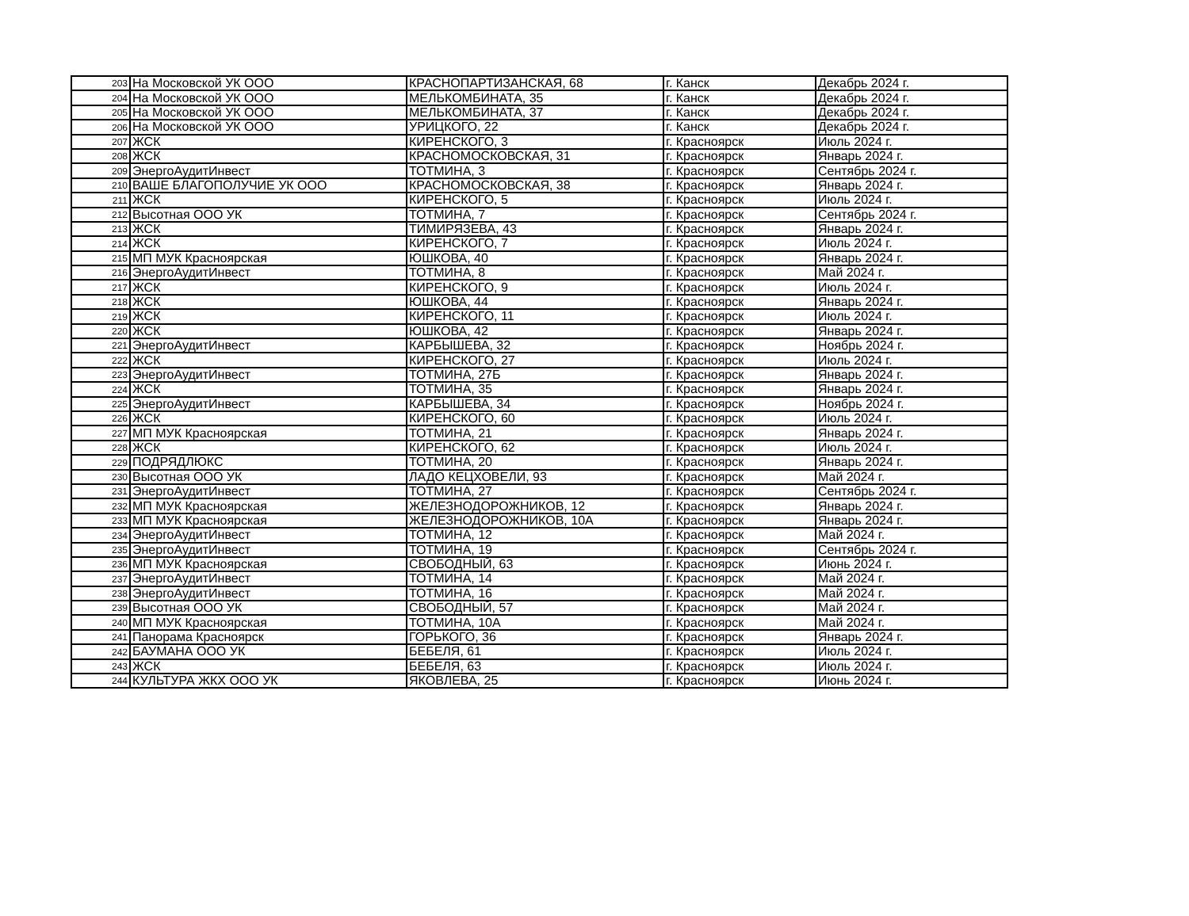| 203 | На Московской УК ООО | КРАСНОПАРТИЗАНСКАЯ, 68 | г. Канск | Декабрь 2024 г. |
| 204 | На Московской УК ООО | МЕЛЬКОМБИНАТА, 35 | г. Канск | Декабрь 2024 г. |
| 205 | На Московской УК ООО | МЕЛЬКОМБИНАТА, 37 | г. Канск | Декабрь 2024 г. |
| 206 | На Московской УК ООО | УРИЦКОГО, 22 | г. Канск | Декабрь 2024 г. |
| 207 | ЖСК | КИРЕНСКОГО, 3 | г. Красноярск | Июль 2024 г. |
| 208 | ЖСК | КРАСНОМОСКОВСКАЯ, 31 | г. Красноярск | Январь 2024 г. |
| 209 | ЭнергоАудитИнвест | ТОТМИНА, 3 | г. Красноярск | Сентябрь 2024 г. |
| 210 | ВАШЕ БЛАГОПОЛУЧИЕ УК ООО | КРАСНОМОСКОВСКАЯ, 38 | г. Красноярск | Январь 2024 г. |
| 211 | ЖСК | КИРЕНСКОГО, 5 | г. Красноярск | Июль 2024 г. |
| 212 | Высотная ООО УК | ТОТМИНА, 7 | г. Красноярск | Сентябрь 2024 г. |
| 213 | ЖСК | ТИМИРЯЗЕВА, 43 | г. Красноярск | Январь 2024 г. |
| 214 | ЖСК | КИРЕНСКОГО, 7 | г. Красноярск | Июль 2024 г. |
| 215 | МП МУК Красноярская | ЮШКОВА, 40 | г. Красноярск | Январь 2024 г. |
| 216 | ЭнергоАудитИнвест | ТОТМИНА, 8 | г. Красноярск | Май 2024 г. |
| 217 | ЖСК | КИРЕНСКОГО, 9 | г. Красноярск | Июль 2024 г. |
| 218 | ЖСК | ЮШКОВА, 44 | г. Красноярск | Январь 2024 г. |
| 219 | ЖСК | КИРЕНСКОГО, 11 | г. Красноярск | Июль 2024 г. |
| 220 | ЖСК | ЮШКОВА, 42 | г. Красноярск | Январь 2024 г. |
| 221 | ЭнергоАудитИнвест | КАРБЫШЕВА, 32 | г. Красноярск | Ноябрь 2024 г. |
| 222 | ЖСК | КИРЕНСКОГО, 27 | г. Красноярск | Июль 2024 г. |
| 223 | ЭнергоАудитИнвест | ТОТМИНА, 27Б | г. Красноярск | Январь 2024 г. |
| 224 | ЖСК | ТОТМИНА, 35 | г. Красноярск | Январь 2024 г. |
| 225 | ЭнергоАудитИнвест | КАРБЫШЕВА, 34 | г. Красноярск | Ноябрь 2024 г. |
| 226 | ЖСК | КИРЕНСКОГО, 60 | г. Красноярск | Июль 2024 г. |
| 227 | МП МУК Красноярская | ТОТМИНА, 21 | г. Красноярск | Январь 2024 г. |
| 228 | ЖСК | КИРЕНСКОГО, 62 | г. Красноярск | Июль 2024 г. |
| 229 | ПОДРЯДЛЮКС | ТОТМИНА, 20 | г. Красноярск | Январь 2024 г. |
| 230 | Высотная ООО УК | ЛАДО КЕЦХОВЕЛИ, 93 | г. Красноярск | Май 2024 г. |
| 231 | ЭнергоАудитИнвест | ТОТМИНА, 27 | г. Красноярск | Сентябрь 2024 г. |
| 232 | МП МУК Красноярская | ЖЕЛЕЗНОДОРОЖНИКОВ, 12 | г. Красноярск | Январь 2024 г. |
| 233 | МП МУК Красноярская | ЖЕЛЕЗНОДОРОЖНИКОВ, 10А | г. Красноярск | Январь 2024 г. |
| 234 | ЭнергоАудитИнвест | ТОТМИНА, 12 | г. Красноярск | Май 2024 г. |
| 235 | ЭнергоАудитИнвест | ТОТМИНА, 19 | г. Красноярск | Сентябрь 2024 г. |
| 236 | МП МУК Красноярская | СВОБОДНЫЙ, 63 | г. Красноярск | Июнь 2024 г. |
| 237 | ЭнергоАудитИнвест | ТОТМИНА, 14 | г. Красноярск | Май 2024 г. |
| 238 | ЭнергоАудитИнвест | ТОТМИНА, 16 | г. Красноярск | Май 2024 г. |
| 239 | Высотная ООО УК | СВОБОДНЫЙ, 57 | г. Красноярск | Май 2024 г. |
| 240 | МП МУК Красноярская | ТОТМИНА, 10А | г. Красноярск | Май 2024 г. |
| 241 | Панорама Красноярск | ГОРЬКОГО, 36 | г. Красноярск | Январь 2024 г. |
| 242 | БАУМАНА ООО УК | БЕБЕЛЯ, 61 | г. Красноярск | Июль 2024 г. |
| 243 | ЖСК | БЕБЕЛЯ, 63 | г. Красноярск | Июль 2024 г. |
| 244 | КУЛЬТУРА ЖКХ ООО УК | ЯКОВЛЕВА, 25 | г. Красноярск | Июнь 2024 г. |